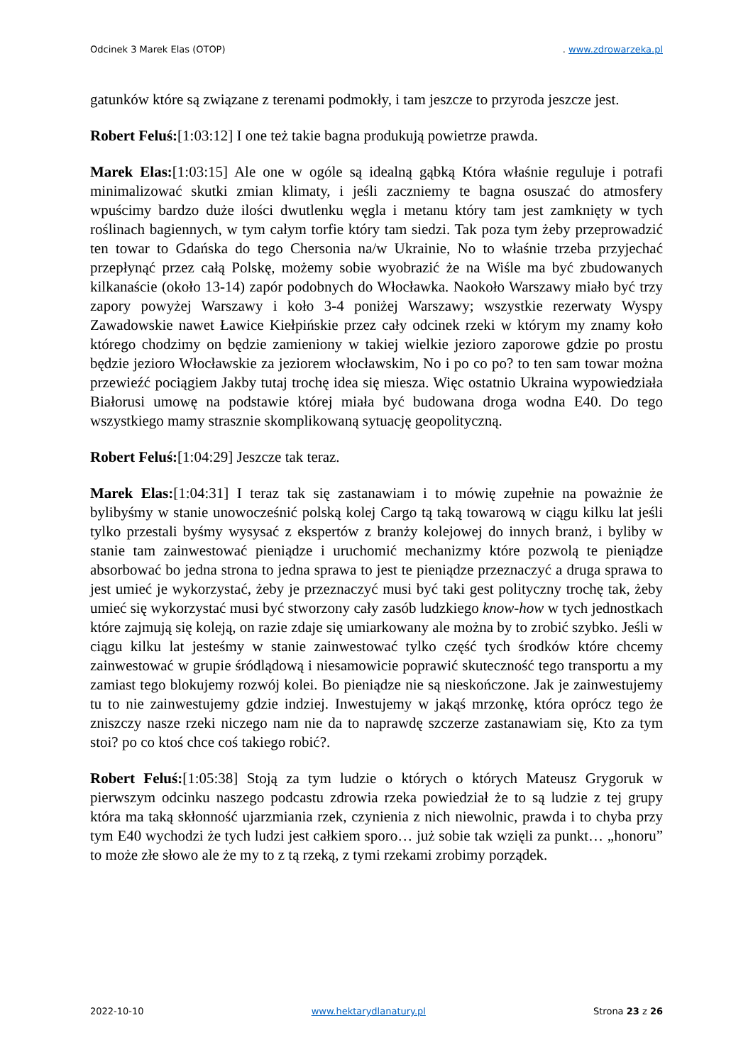Odcinek 3 Marek Elas (OTOP). www.zdrowarzeka.pl
gatunków które są związane z terenami podmokły, i tam jeszcze to przyroda jeszcze jest.
Robert Feluś:[1:03:12] I one też takie bagna produkują powietrze prawda.
Marek Elas:[1:03:15] Ale one w ogóle są idealną gąbką Która właśnie reguluje i potrafi minimalizować skutki zmian klimaty, i jeśli zaczniemy te bagna osuszać do atmosfery wpuścimy bardzo duże ilości dwutlenku węgla i metanu który tam jest zamknięty w tych roślinach bagiennych, w tym całym torfie który tam siedzi. Tak poza tym żeby przeprowadzić ten towar to Gdańska do tego Chersonia na/w Ukrainie, No to właśnie trzeba przyjechać przepłynąć przez całą Polskę, możemy sobie wyobrazić że na Wiśle ma być zbudowanych kilkanaście (około 13-14) zapór podobnych do Włocławka. Naokoło Warszawy miało być trzy zapory powyżej Warszawy i koło 3-4 poniżej Warszawy; wszystkie rezerwaty Wyspy Zawadowskie nawet Ławice Kiełpińskie przez cały odcinek rzeki w którym my znamy koło którego chodzimy on będzie zamieniony w takiej wielkie jezioro zaporowe gdzie po prostu będzie jezioro Włocławskie za jeziorem włocławskim, No i po co po? to ten sam towar można przewieźć pociągiem Jakby tutaj trochę idea się miesza. Więc ostatnio Ukraina wypowiedziała Białorusi umowę na podstawie której miała być budowana droga wodna E40. Do tego wszystkiego mamy strasznie skomplikowaną sytuację geopolityczną.
Robert Feluś:[1:04:29] Jeszcze tak teraz.
Marek Elas:[1:04:31] I teraz tak się zastanawiam i to mówię zupełnie na poważnie że bylibyśmy w stanie unowocześnić polską kolej Cargo tą taką towarową w ciągu kilku lat jeśli tylko przestali byśmy wysysać z ekspertów z branży kolejowej do innych branż, i byliby w stanie tam zainwestować pieniądze i uruchomić mechanizmy które pozwolą te pieniądze absorbować bo jedna strona to jedna sprawa to jest te pieniądze przeznaczyć a druga sprawa to jest umieć je wykorzystać, żeby je przeznaczyć musi być taki gest polityczny trochę tak, żeby umieć się wykorzystać musi być stworzony cały zasób ludzkiego know-how w tych jednostkach które zajmują się koleją, on razie zdaje się umiarkowany ale można by to zrobić szybko. Jeśli w ciągu kilku lat jesteśmy w stanie zainwestować tylko część tych środków które chcemy zainwestować w grupie śródlądową i niesamowicie poprawić skuteczność tego transportu a my zamiast tego blokujemy rozwój kolei. Bo pieniądze nie są nieskończone. Jak je zainwestujemy tu to nie zainwestujemy gdzie indziej. Inwestujemy w jakąś mrzonkę, która oprócz tego że zniszczy nasze rzeki niczego nam nie da to naprawdę szczerze zastanawiam się, Kto za tym stoi? po co ktoś chce coś takiego robić?.
Robert Feluś:[1:05:38] Stoją za tym ludzie o których o których Mateusz Grygoruk w pierwszym odcinku naszego podcastu zdrowia rzeka powiedział że to są ludzie z tej grupy która ma taką skłonność ujarzmiania rzek, czynienia z nich niewolnic, prawda i to chyba przy tym E40 wychodzi że tych ludzi jest całkiem sporo… już sobie tak wzięli za punkt… „honoru” to może złe słowo ale że my to z tą rzeką, z tymi rzekami zrobimy porządek.
2022-10-10 www.hektarydlanatury.pl Strona 23 z 26